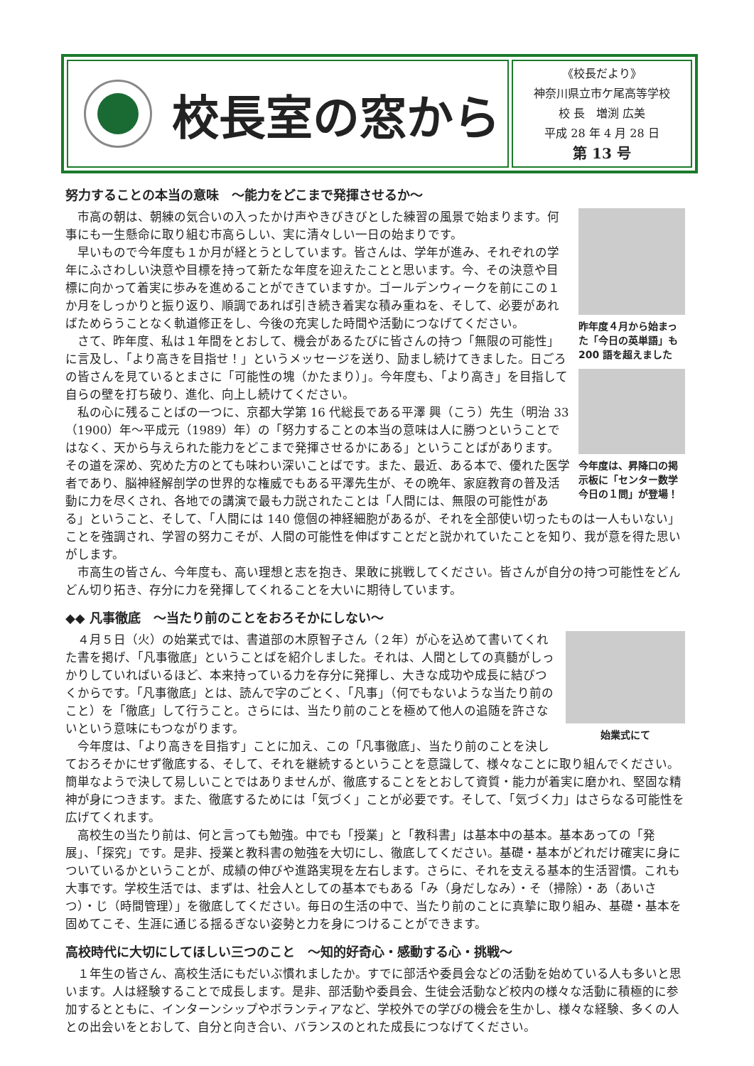校長室の窓から
《校長だより》
神奈川県立市ケ尾高等学校
校 長　増渕 広美
平成 28 年 4 月 28 日
第 13 号
努力することの本当の意味　～能力をどこまで発揮させるか～
昨年度４月から始まった「今日の英単語」も200 語を超えました
今年度は、昇降口の掲示板に「センター数学今日の１問」が登場！
市高の朝は、朝練の気合いの入ったかけ声やきびきびとした練習の風景で始まります。何事にも一生懸命に取り組む市高らしい、実に清々しい一日の始まりです。
早いもので今年度も１か月が経とうとしています。皆さんは、学年が進み、それぞれの学年にふさわしい決意や目標を持って新たな年度を迎えたことと思います。今、その決意や目標に向かって着実に歩みを進めることができていますか。ゴールデンウィークを前にこの１か月をしっかりと振り返り、順調であれば引き続き着実な積み重ねを、そして、必要があればためらうことなく軌道修正をし、今後の充実した時間や活動につなげてください。
さて、昨年度、私は１年間をとおして、機会があるたびに皆さんの持つ「無限の可能性」に言及し、「より高きを目指せ！」というメッセージを送り、励まし続けてきました。日ごろの皆さんを見ているとまさに「可能性の塊（かたまり）」。今年度も、「より高き」を目指して自らの壁を打ち破り、進化、向上し続けてください。
私の心に残ることばの一つに、京都大学第 16 代総長である平澤 興（こう）先生（明治 33（1900）年～平成元（1989）年）の「努力することの本当の意味は人に勝つということではなく、天から与えられた能力をどこまで発揮させるかにある」ということばがあります。その道を深め、究めた方のとても味わい深いことばです。また、最近、ある本で、優れた医学者であり、脳神経解剖学の世界的な権威でもある平澤先生が、その晩年、家庭教育の普及活動に力を尽くされ、各地での講演で最も力説されたことは「人間には、無限の可能性がある」ということ、そして、「人間には 140 億個の神経細胞があるが、それを全部使い切ったものは一人もいない」ことを強調され、学習の努力こそが、人間の可能性を伸ばすことだと説かれていたことを知り、我が意を得た思いがします。
市高生の皆さん、今年度も、高い理想と志を抱き、果敢に挑戦してください。皆さんが自分の持つ可能性をどんどん切り拓き、存分に力を発揮してくれることを大いに期待しています。
◆◆ 凡事徹底　～当たり前のことをおろそかにしない～
始業式にて
４月５日（火）の始業式では、書道部の木原智子さん（２年）が心を込めて書いてくれた書を掲げ、「凡事徹底」ということばを紹介しました。それは、人間としての真髄がしっかりしていればいるほど、本来持っている力を存分に発揮し、大きな成功や成長に結びつくからです。「凡事徹底」とは、読んで字のごとく、「凡事」（何でもないような当たり前のこと）を「徹底」して行うこと。さらには、当たり前のことを極めて他人の追随を許さないという意味にもつながります。
今年度は、「より高きを目指す」ことに加え、この「凡事徹底」、当たり前のことを決しておろそかにせず徹底する、そして、それを継続するということを意識して、様々なことに取り組んでください。簡単なようで決して易しいことではありませんが、徹底することをとおして資質・能力が着実に磨かれ、堅固な精神が身につきます。また、徹底するためには「気づく」ことが必要です。そして、「気づく力」はさらなる可能性を広げてくれます。
高校生の当たり前は、何と言っても勉強。中でも「授業」と「教科書」は基本中の基本。基本あっての「発展」、「探究」です。是非、授業と教科書の勉強を大切にし、徹底してください。基礎・基本がどれだけ確実に身についているかということが、成績の伸びや進路実現を左右します。さらに、それを支える基本的生活習慣。これも大事です。学校生活では、まずは、社会人としての基本でもある「み（身だしなみ）・そ（掃除）・あ（あいさつ）・じ（時間管理）」を徹底してください。毎日の生活の中で、当たり前のことに真摯に取り組み、基礎・基本を固めてこそ、生涯に通じる揺るぎない姿勢と力を身につけることができます。
高校時代に大切にしてほしい三つのこと　～知的好奇心・感動する心・挑戦～
１年生の皆さん、高校生活にもだいぶ慣れましたか。すでに部活や委員会などの活動を始めている人も多いと思います。人は経験することで成長します。是非、部活動や委員会、生徒会活動など校内の様々な活動に積極的に参加するとともに、インターンシップやボランティアなど、学校外での学びの機会を生かし、様々な経験、多くの人との出会いをとおして、自分と向き合い、バランスのとれた成長につなげてください。